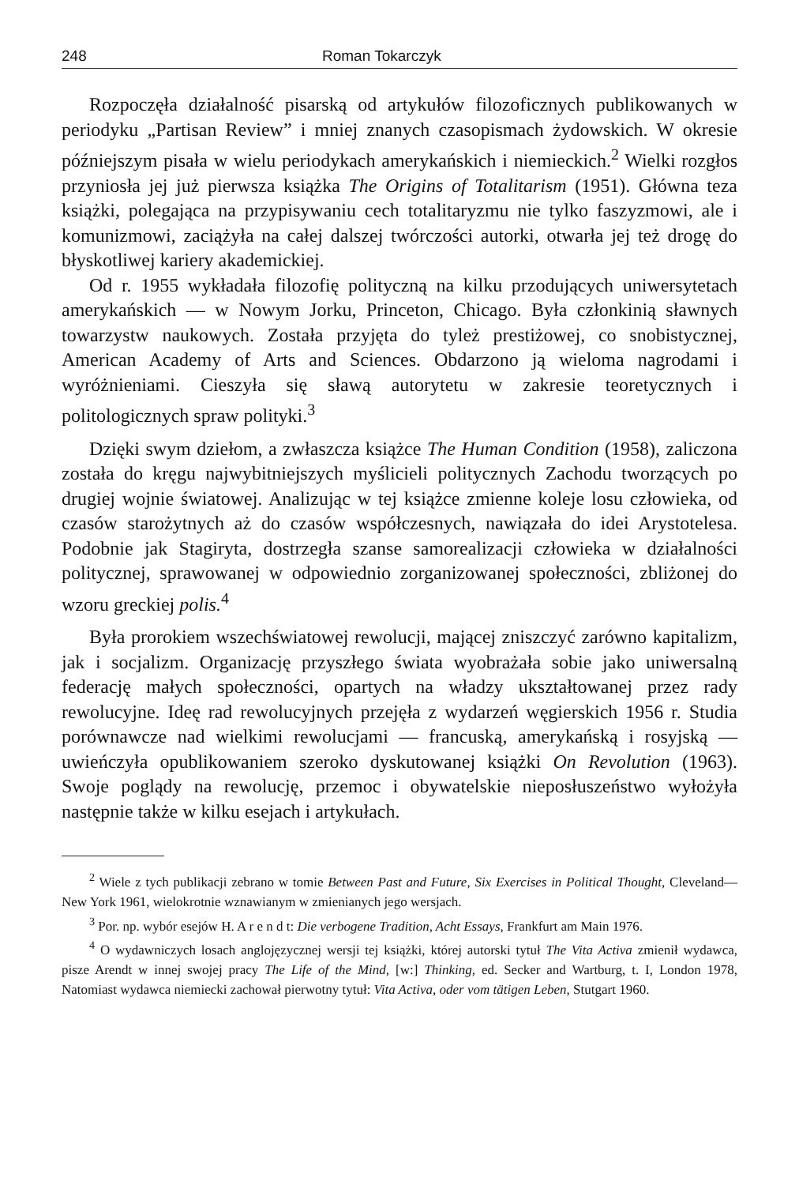248 Roman Tokarczyk
Rozpoczęła działalność pisarską od artykułów filozoficznych publikowanych w periodyku „Partisan Review” i mniej znanych czasopismach żydowskich. W okresie późniejszym pisała w wielu periodykach amerykańskich i niemieckich.<sup>2</sup> Wielki rozgłos przyniosła jej już pierwsza książka The Origins of Totalitarism (1951). Główna teza książki, polegająca na przypisywaniu cech totalitaryzmu nie tylko faszyzmowi, ale i komunizmowi, zaciążyła na całej dalszej twórczości autorki, otwarła jej też drogę do błyskotliwej kariery akademickiej.
Od r. 1955 wykładała filozofię polityczną na kilku przodujących uniwersytetach amerykańskich — w Nowym Jorku, Princeton, Chicago. Była członkinią sławnych towarzystw naukowych. Została przyjęta do tyleż prestiżowej, co snobistycznej, American Academy of Arts and Sciences. Obdarzono ją wieloma nagrodami i wyróżnieniami. Cieszyła się sławą autorytetu w zakresie teoretycznych i politologicznych spraw polityki.<sup>3</sup>
Dzięki swym dziełom, a zwłaszcza książce The Human Condition (1958), zaliczona została do kręgu najwybitniejszych myślicieli politycznych Zachodu tworzących po drugiej wojnie światowej. Analizując w tej książce zmienne koleje losu człowieka, od czasów starożytnych aż do czasów współczesnych, nawiązała do idei Arystotelesa. Podobnie jak Stagiryta, dostrzegła szanse samorealizacji człowieka w działalności politycznej, sprawowanej w odpowiednio zorganizowanej społeczności, zbliżonej do wzoru greckiej polis.<sup>4</sup>
Była prorokiem wszechświatowej rewolucji, mającej zniszczyć zarówno kapitalizm, jak i socjalizm. Organizację przyszłego świata wyobrażała sobie jako uniwersalną federację małych społeczności, opartych na władzy ukształtowanej przez rady rewolucyjne. Ideę rad rewolucyjnych przejęła z wydarzeń węgierskich 1956 r. Studia porównawcze nad wielkimi rewolucjami — francuską, amerykańską i rosyjską — uwieńczyła opublikowaniem szeroko dyskutowanej książki On Revolution (1963). Swoje poglądy na rewolucję, przemoc i obywatelskie nieposłuszeństwo wyłożyła następnie także w kilku esejach i artykułach.
<sup>2</sup> Wiele z tych publikacji zebrano w tomie Between Past and Future, Six Exercises in Political Thought, Cleveland—New York 1961, wielokrotnie wznawianym w zmienianych jego wersjach.
<sup>3</sup> Por. np. wybór esejów H. A r e n d t: Die verbogene Tradition, Acht Essays, Frankfurt am Main 1976.
<sup>4</sup> O wydawniczych losach anglojęzycznej wersji tej książki, której autorski tytuł The Vita Activa zmienił wydawca, pisze Arendt w innej swojej pracy The Life of the Mind, [w:] Thinking, ed. Secker and Wartburg, t. I, London 1978, Natomiast wydawca niemiecki zachował pierwotny tytuł: Vita Activa, oder vom tätigen Leben, Stutgart 1960.